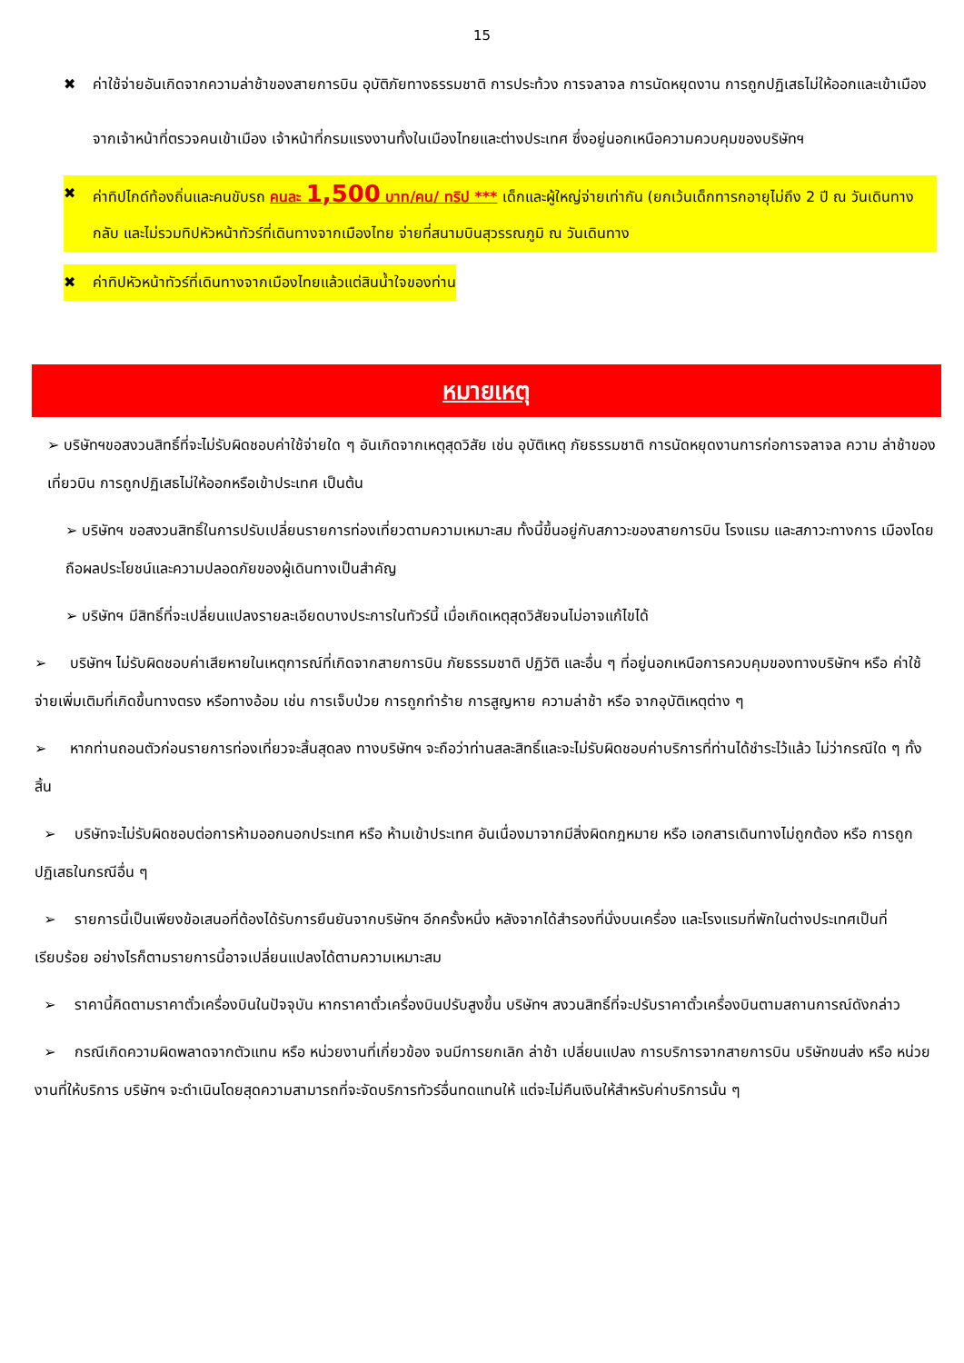15
✖ ค่าใช้จ่ายอันเกิดจากความล่าช้าของสายการบิน อุบัติภัยทางธรรมชาติ การประท้วง การจลาจล การนัดหยุดงาน การถูกปฏิเสธไม่ให้ออกและเข้าเมืองจากเจ้าหน้าที่ตรวจคนเข้าเมือง เจ้าหน้าที่กรมแรงงานทั้งในเมืองไทยและต่างประเทศ ซึ่งอยู่นอกเหนือความควบคุมของบริษัทฯ
✖ ค่าทิปไกด์ท้องถิ่นและคนขับรถ คนละ 1,500 บาท/คน/ ทริป *** เด็กและผู้ใหญ่จ่ายเท่ากัน (ยกเว้นเด็กทารกอายุไม่ถึง 2 ปี ณ วันเดินทางกลับ และไม่รวมทิปหัวหน้าทัวร์ที่เดินทางจากเมืองไทย จ่ายที่สนามบินสุวรรณภูมิ ณ วันเดินทาง
✖ ค่าทิปหัวหน้าทัวร์ที่เดินทางจากเมืองไทยแล้วแต่สินน้ำใจของท่าน
หมายเหตุ
➢ บริษัทฯขอสงวนสิทธิ์ที่จะไม่รับผิดชอบค่าใช้จ่ายใด ๆ อันเกิดจากเหตุสุดวิสัย เช่น อุบัติเหตุ ภัยธรรมชาติ การนัดหยุดงานการก่อการจลาจล ความ ล่าช้าของเที่ยวบิน การถูกปฏิเสธไม่ให้ออกหรือเข้าประเทศ เป็นต้น
➢ บริษัทฯ ขอสงวนสิทธิ์ในการปรับเปลี่ยนรายการท่องเที่ยวตามความเหมาะสม ทั้งนี้ขึ้นอยู่กับสภาวะของสายการบิน โรงแรม และสภาวะทางการ เมืองโดยถือผลประโยชน์และความปลอดภัยของผู้เดินทางเป็นสำคัญ
➢ บริษัทฯ มีสิทธิ์ที่จะเปลี่ยนแปลงรายละเอียดบางประการในทัวร์นี้ เมื่อเกิดเหตุสุดวิสัยจนไม่อาจแก้ไขได้
➢ บริษัทฯ ไม่รับผิดชอบค่าเสียหายในเหตุการณ์ที่เกิดจากสายการบิน ภัยธรรมชาติ ปฏิวัติ และอื่น ๆ ที่อยู่นอกเหนือการควบคุมของทางบริษัทฯ หรือ ค่าใช้จ่ายเพิ่มเติมที่เกิดขึ้นทางตรง หรือทางอ้อม เช่น การเจ็บป่วย การถูกทำร้าย การสูญหาย ความล่าช้า หรือ จากอุบัติเหตุต่าง ๆ
➢ หากท่านถอนตัวก่อนรายการท่องเที่ยวจะสิ้นสุดลง ทางบริษัทฯ จะถือว่าท่านสละสิทธิ์และจะไม่รับผิดชอบค่าบริการที่ท่านได้ชำระไว้แล้ว ไม่ว่ากรณีใด ๆ ทั้งสิ้น
➢ บริษัทจะไม่รับผิดชอบต่อการห้ามออกนอกประเทศ หรือ ห้ามเข้าประเทศ อันเนื่องมาจากมีสิ่งผิดกฎหมาย หรือ เอกสารเดินทางไม่ถูกต้อง หรือ การถูกปฏิเสธในกรณีอื่น ๆ
➢ รายการนี้เป็นเพียงข้อเสนอที่ต้องได้รับการยืนยันจากบริษัทฯ อีกครั้งหนึ่ง หลังจากได้สำรองที่นั่งบนเครื่อง และโรงแรมที่พักในต่างประเทศเป็นที่เรียบร้อย อย่างไรก็ตามรายการนี้อาจเปลี่ยนแปลงได้ตามความเหมาะสม
➢ ราคานี้คิดตามราคาตั๋วเครื่องบินในปัจจุบัน หากราคาตั๋วเครื่องบินปรับสูงขึ้น บริษัทฯ สงวนสิทธิ์ที่จะปรับราคาตั๋วเครื่องบินตามสถานการณ์ดังกล่าว
➢ กรณีเกิดความผิดพลาดจากตัวแทน หรือ หน่วยงานที่เกี่ยวข้อง จนมีการยกเลิก ล่าช้า เปลี่ยนแปลง การบริการจากสายการบิน บริษัทขนส่ง หรือ หน่วยงานที่ให้บริการ บริษัทฯ จะดำเนินโดยสุดความสามารถที่จะจัดบริการทัวร์อื่นทดแทนให้ แต่จะไม่คืนเงินให้สำหรับค่าบริการนั้น ๆ